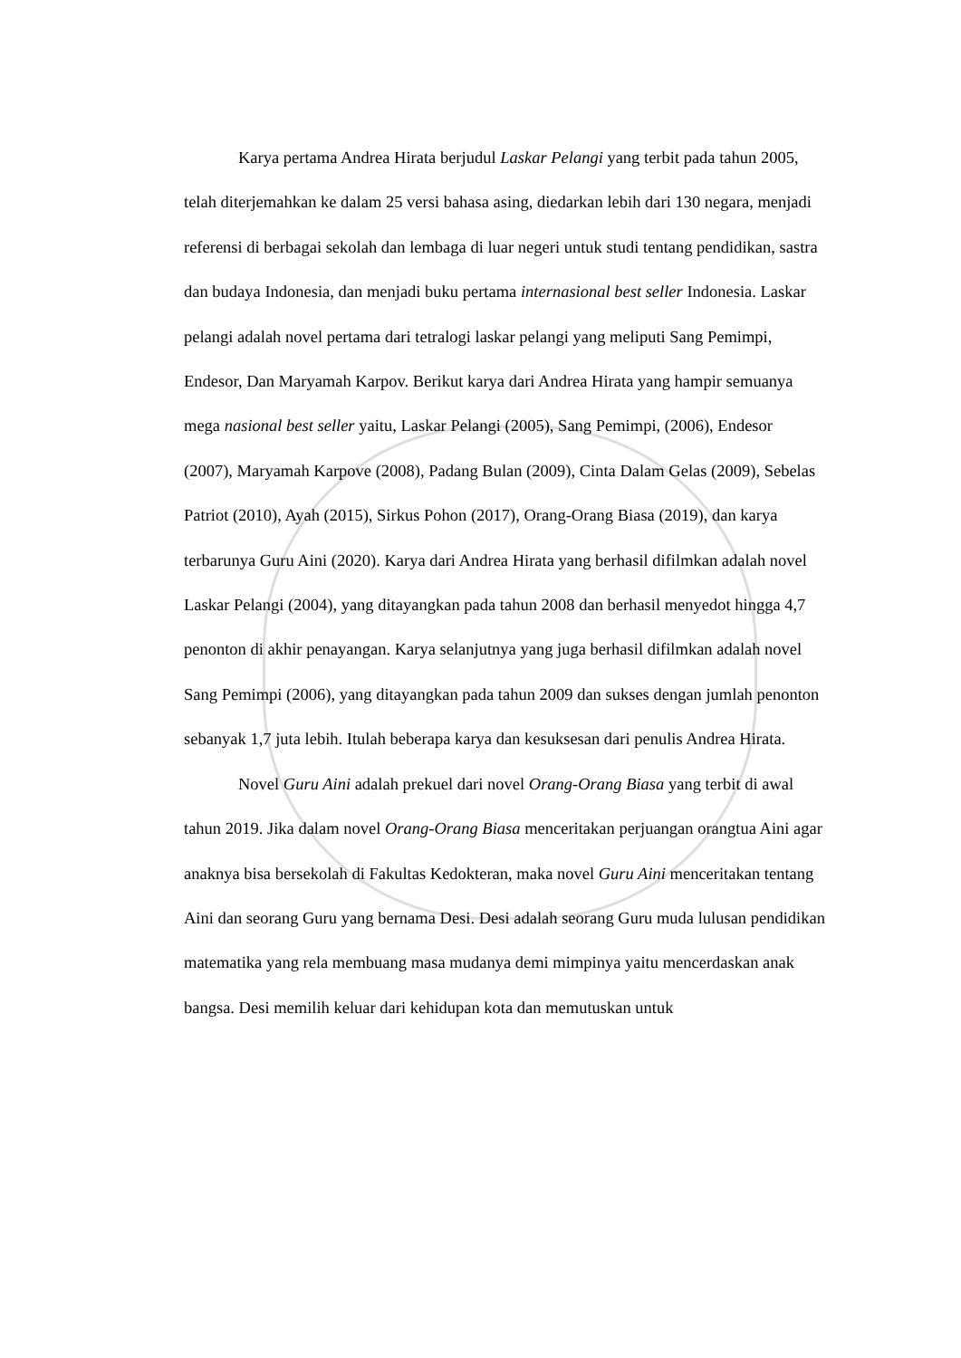Karya pertama Andrea Hirata berjudul Laskar Pelangi yang terbit pada tahun 2005, telah diterjemahkan ke dalam 25 versi bahasa asing, diedarkan lebih dari 130 negara, menjadi referensi di berbagai sekolah dan lembaga di luar negeri untuk studi tentang pendidikan, sastra dan budaya Indonesia, dan menjadi buku pertama internasional best seller Indonesia. Laskar pelangi adalah novel pertama dari tetralogi laskar pelangi yang meliputi Sang Pemimpi, Endesor, Dan Maryamah Karpov. Berikut karya dari Andrea Hirata yang hampir semuanya mega nasional best seller yaitu, Laskar Pelangi (2005), Sang Pemimpi, (2006), Endesor (2007), Maryamah Karpove (2008), Padang Bulan (2009), Cinta Dalam Gelas (2009), Sebelas Patriot (2010), Ayah (2015), Sirkus Pohon (2017), Orang-Orang Biasa (2019), dan karya terbarunya Guru Aini (2020). Karya dari Andrea Hirata yang berhasil difilmkan adalah novel Laskar Pelangi (2004), yang ditayangkan pada tahun 2008 dan berhasil menyedot hingga 4,7 penonton di akhir penayangan. Karya selanjutnya yang juga berhasil difilmkan adalah novel Sang Pemimpi (2006), yang ditayangkan pada tahun 2009 dan sukses dengan jumlah penonton sebanyak 1,7 juta lebih. Itulah beberapa karya dan kesuksesan dari penulis Andrea Hirata.
Novel Guru Aini adalah prekuel dari novel Orang-Orang Biasa yang terbit di awal tahun 2019. Jika dalam novel Orang-Orang Biasa menceritakan perjuangan orangtua Aini agar anaknya bisa bersekolah di Fakultas Kedokteran, maka novel Guru Aini menceritakan tentang Aini dan seorang Guru yang bernama Desi. Desi adalah seorang Guru muda lulusan pendidikan matematika yang rela membuang masa mudanya demi mimpinya yaitu mencerdaskan anak bangsa. Desi memilih keluar dari kehidupan kota dan memutuskan untuk